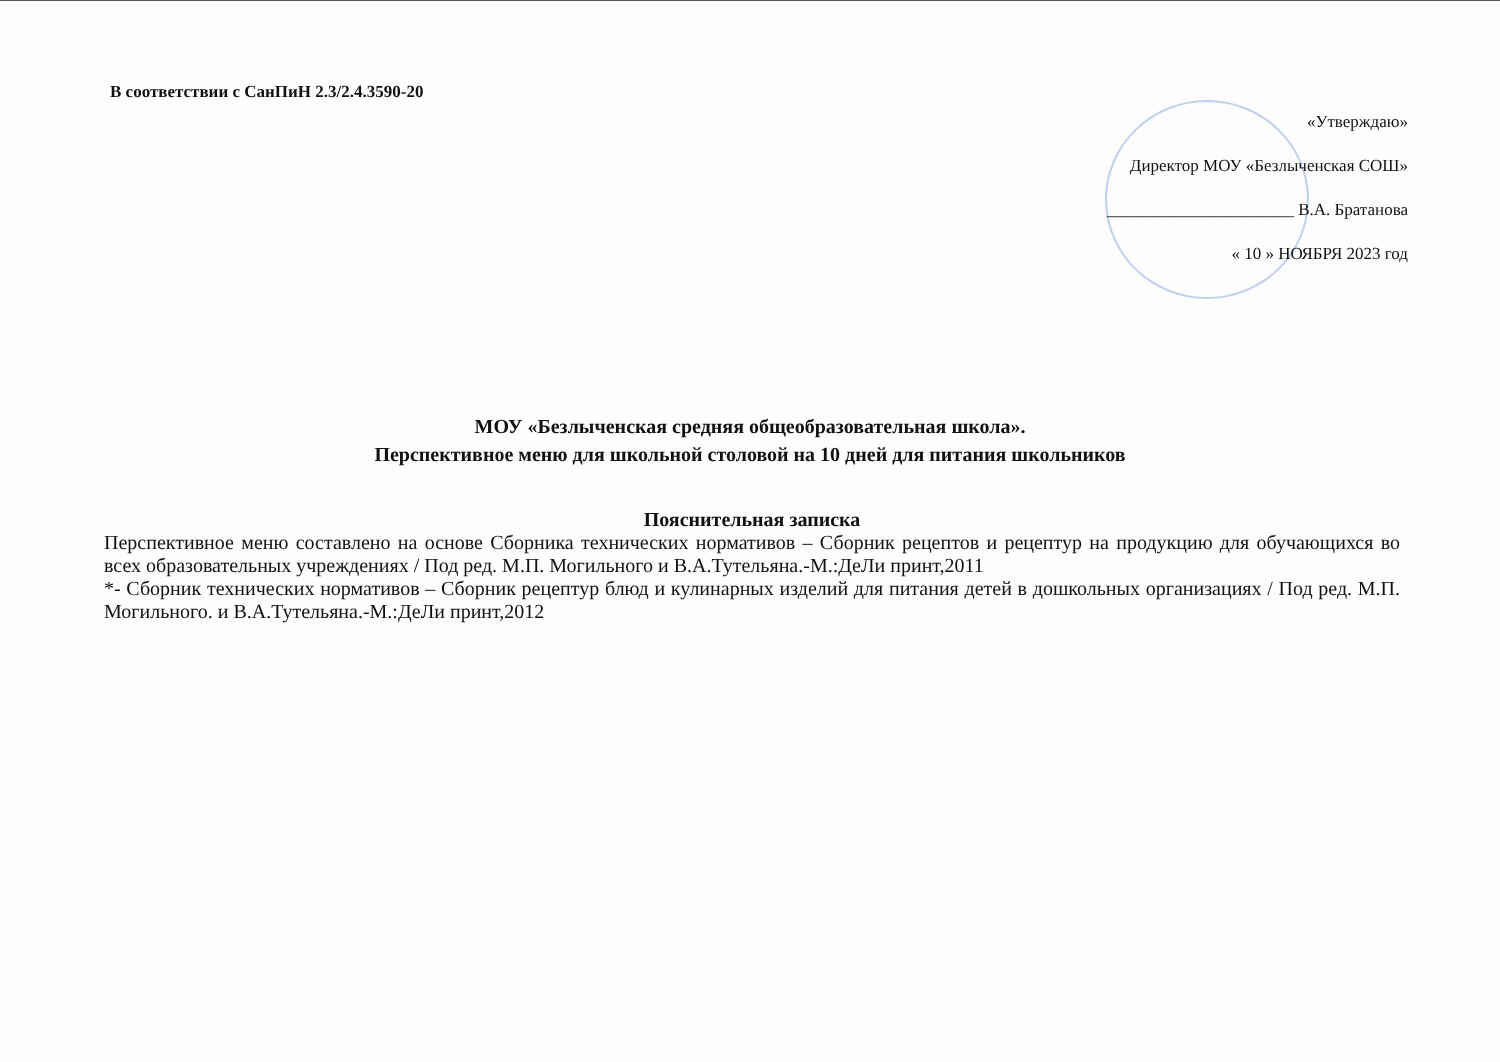В соответствии с СанПиН 2.3/2.4.3590-20
«Утверждаю»
Директор МОУ «Безлыченская СОШ»
______________________ В.А. Братанова
« 10 » НОЯБРЯ 2023 год
МОУ «Безлыченская средняя общеобразовательная школа».
Перспективное меню для школьной столовой на 10 дней для питания школьников
Пояснительная записка
Перспективное меню составлено на основе Сборника технических нормативов – Сборник рецептов и рецептур на продукцию для обучающихся во всех образовательных учреждениях / Под ред. М.П. Могильного и В.А.Тутельяна.-М.:ДеЛи принт,2011
*- Сборник технических нормативов – Сборник рецептур блюд и кулинарных изделий для питания детей в дошкольных организациях / Под ред. М.П. Могильного. и В.А.Тутельяна.-М.:ДеЛи принт,2012